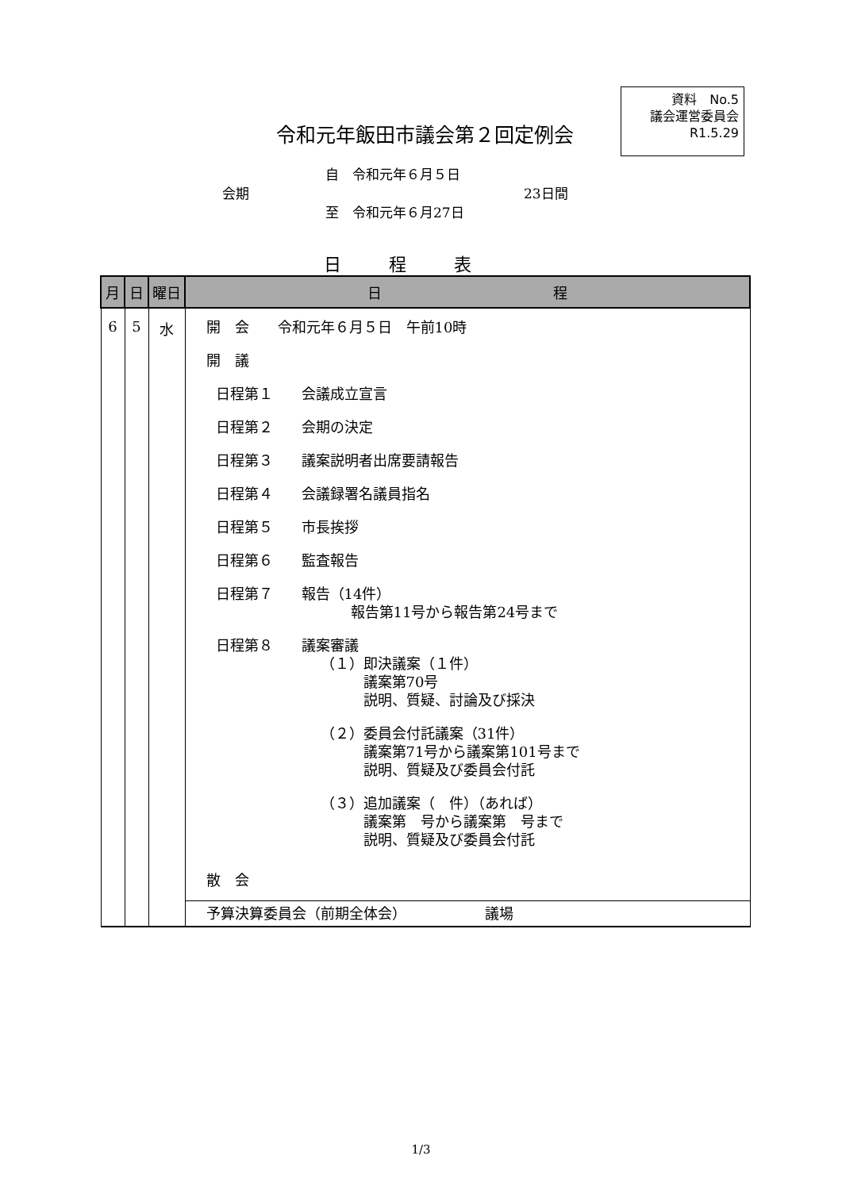資料　No.5
議会運営委員会
R1.5.29
令和元年飯田市議会第２回定例会
自　令和元年６月５日
会期 23日間
至　令和元年６月27日
日程表
| 月 | 日 | 曜日 | 日 程 |
| --- | --- | --- | --- |
| 6 | 5 | 水 | 開 会 令和元年６月５日 午前10時 開 議 日程第１ 会議成立宣言 日程第２ 会期の決定 日程第３ 議案説明者出席要請報告 日程第４ 会議録署名議員指名 日程第５ 市長挨拶 日程第６ 監査報告 日程第７ 報告（14件） 報告第11号から報告第24号まで 日程第８ 議案審議 （１）即決議案（１件） 議案第70号 説明、質疑、討論及び採決 （２）委員会付託議案（31件） 議案第71号から議案第101号まで 説明、質疑及び委員会付託 （３）追加議案（ 件）（あれば） 議案第 号から議案第 号まで 説明、質疑及び委員会付託 散 会 |
| | | | 予算決算委員会（前期全体会） 議場 |
1/3